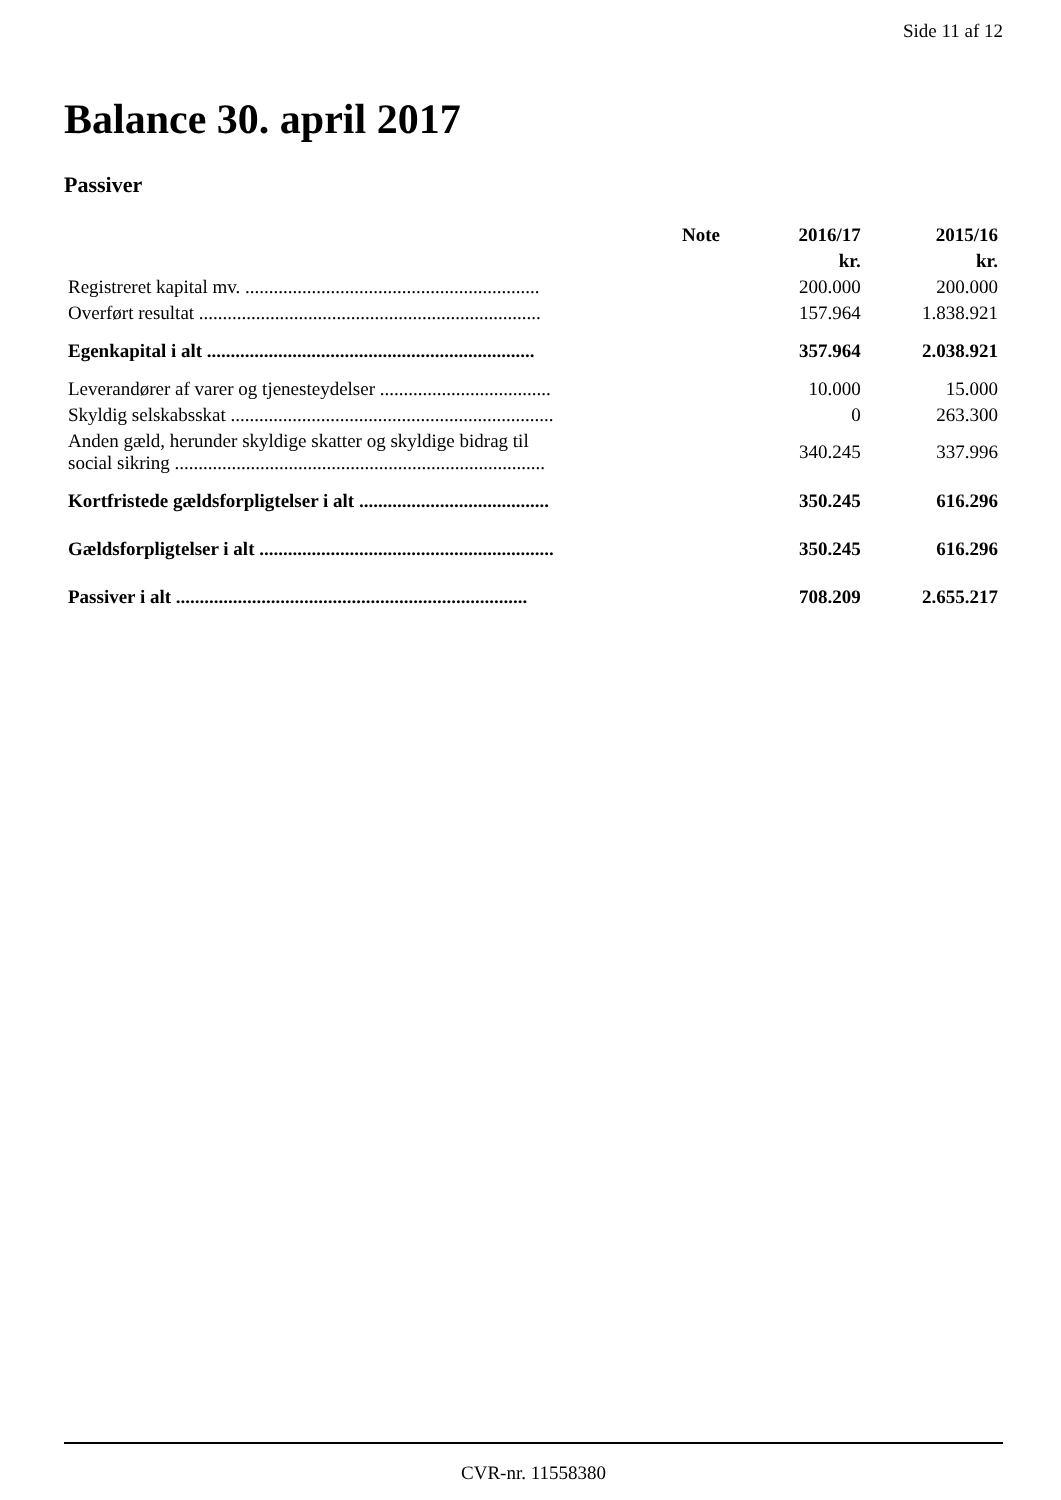Side 11 af 12
Balance 30. april 2017
Passiver
| | Note | 2016/17 | 2015/16 |
| --- | --- | --- | --- |
| | | kr. | kr. |
| Registreret kapital mv. .............................................................. | | 200.000 | 200.000 |
| Overført resultat ........................................................................ | | 157.964 | 1.838.921 |
| Egenkapital i alt ..................................................................... | | 357.964 | 2.038.921 |
| Leverandører af varer og tjenesteydelser .................................... | | 10.000 | 15.000 |
| Skyldig selskabsskat .................................................................... | | 0 | 263.300 |
| Anden gæld, herunder skyldige skatter og skyldige bidrag til social sikring .............................................................................. | | 340.245 | 337.996 |
| Kortfristede gældsforpligtelser i alt ........................................ | | 350.245 | 616.296 |
| Gældsforpligtelser i alt .............................................................. | | 350.245 | 616.296 |
| Passiver i alt .......................................................................... | | 708.209 | 2.655.217 |
CVR-nr. 11558380